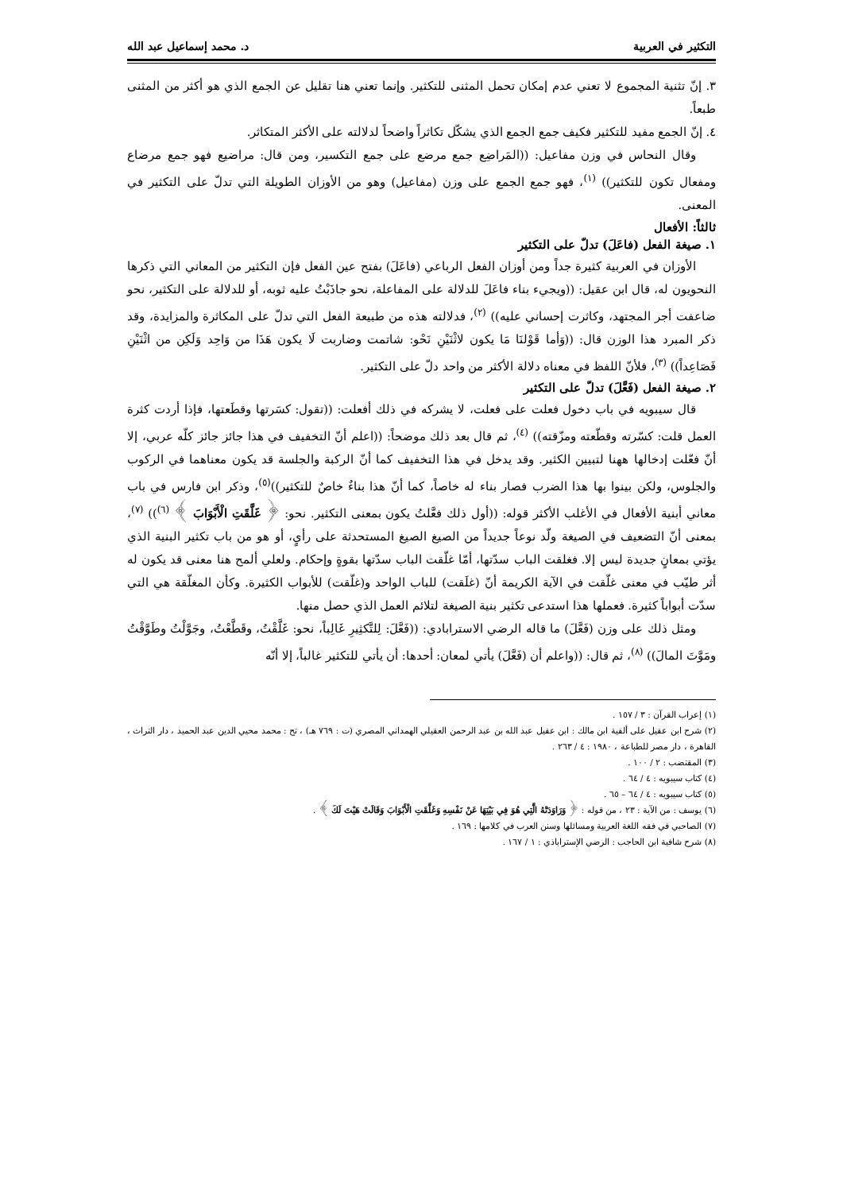التكثير في العربية د. محمد إسماعيل عبد الله
٣. إنّ تثنية المجموع لا تعني عدم إمكان تحمل المثنى للتكثير. وإنما تعني هنا تقليل عن الجمع الذي هو أكثر من المثنى طبعاً.
٤. إنّ الجمع مفيد للتكثير فكيف جمع الجمع الذي يشكّل تكاثراً واضحاً لدلالته على الأكثر المتكاثر.
وقال النحاس في وزن مفاعيل: ((المَراضِع جمع مرضع على جمع التكسير، ومن قال: مراضيع فهو جمع مرضاع ومفعال تكون للتكثير)) <sup>(١)</sup>، فهو جمع الجمع على وزن (مفاعيل) وهو من الأوزان الطويلة التي تدلّ على التكثير في المعنى.
ثالثاً: الأفعال
١. صيغة الفعل (فاعَلَ) تدلّ على التكثير
الأوزان في العربية كثيرة جداً ومن أوزان الفعل الرباعي (فاعَلَ) بفتح عين الفعل فإن التكثير من المعاني التي ذكرها النحويون له، قال ابن عقيل: ((ويجيء بناء فاعَلَ للدلالة على المفاعلة، نحو جاذَبْتُ عليه ثوبه، أو للدلالة على التكثير، نحو ضاعفت أجر المجتهد، وكاثرت إحساني عليه)) <sup>(٢)</sup>، فدلالته هذه من طبيعة الفعل التي تدلّ على المكاثرة والمزايدة، وقد ذكر المبرد هذا الوزن قال: ((وَأما قَوْلنَا مَا يكون لاثْنَيْنِ نَحْو: شاتمت وضاربت لَا يكون هَذَا من وَاحِد وَلَكِن من اثْنَيْنِ فَصَاعِداً)) <sup>(٣)</sup>، فلأنّ اللفظ في معناه دلالة الأكثر من واحد دلّ على التكثير.
٢. صيغة الفعل (فَعَّلَ) تدلّ على التكثير
قال سيبويه في باب دخول فعلت على فعلت، لا يشركه في ذلك أفعلت: ((تقول: كسَرتها وقطَعتها، فإذا أردت كثرة العمل قلت: كسّرته وقطّعته ومزّقته)) <sup>(٤)</sup>، ثم قال بعد ذلك موضحاً: ((اعلم أنّ التخفيف في هذا جائز جائز كلّه عربي، إلا أنّ فعّلت إدخالها ههنا لتبيين الكثير. وقد يدخل في هذا التخفيف كما أنّ الركبة والجلسة قد يكون معناهما في الركوب والجلوس، ولكن بينوا بها هذا الضرب فصار بناء له خاصاً، كما أنّ هذا بناءٌ خاصٌ للتكثير))<sup>(٥)</sup>، وذكر ابن فارس في باب معاني أبنية الأفعال في الأغلب الأكثر قوله: ((أول ذلك فعَّلتُ يكون بمعنى التكثير. نحو: ﴿ غَلَّقَتِ الْأَبْوَابَ ﴾ <sup>(٦)</sup>)) <sup>(٧)</sup>، بمعنى أنّ التضعيف في الصيغة ولّد نوعاً جديداً من الصيغ الصيغ المستحدثة على رأيٍ، أو هو من باب تكثير البنية الذي يؤتي بمعانٍ جديدة ليس إلا. فغلقت الباب سدّتها، أمّا غلّقت الباب سدّتها بقوةٍ وإحكام. ولعلي ألمح هنا معنى قد يكون له أثر طيّب في معنى غلّقت في الآية الكريمة أنّ (غلَقت) للباب الواحد و(غلّقت) للأبواب الكثيرة. وكأن المغلّقة هي التي سدّت أبواباً كثيرة. فعملها هذا استدعى تكثير بنية الصيغة لتلائم العمل الذي حصل منها.
ومثل ذلك على وزن (فَعَّلَ) ما قاله الرضي الاسترابادي: ((فَعَّلَ: لِلتَّكثِيرِ غَالِباً، نحو: غَلَّقْتُ، وقَطَّعْتُ، وجَوَّلْتُ وطَوَّقْتُ ومَوَّتَ المالَ)) <sup>(٨)</sup>، ثم قال: ((واعلم أن (فَعَّلَ) يأتي لمعان: أحدها: أن يأتي للتكثير غالباً، إلا أنّه
(١) إعراب القرآن : ٣ / ١٥٧ .
(٢) شرح ابن عقيل على ألفية ابن مالك : ابن عقيل عبد الله بن عبد الرحمن العقيلي الهمداني المصري (ت : ٧٦٩ هـ) ، تح : محمد محيي الدين عبد الحميد ، دار التراث ، القاهرة ، دار مصر للطباعة ، ١٩٨٠ : ٤ / ٢٦٣ .
(٣) المقتضب : ٢ / ١٠٠ .
(٤) كتاب سيبويه : ٤ / ٦٤ .
(٥) كتاب سيبويه : ٤ / ٦٤ – ٦٥ .
(٦) يوسف : من الآية : ٢٣ ، من قوله : ﴿ وَرَاوَدَتْهُ الَّتِي هُوَ فِي بَيْتِهَا عَنْ نَفْسِهِ وَغَلَّقَتِ الْأَبْوَابَ وَقَالَتْ هَيْتَ لَكَ ﴾ .
(٧) الصاحبي في فقه اللغة العربية ومسائلها وسنن العرب في كلامها : ١٦٩ .
(٨) شرح شافية ابن الحاجب : الرضي الإستراباذي : ١ / ١٦٧ .